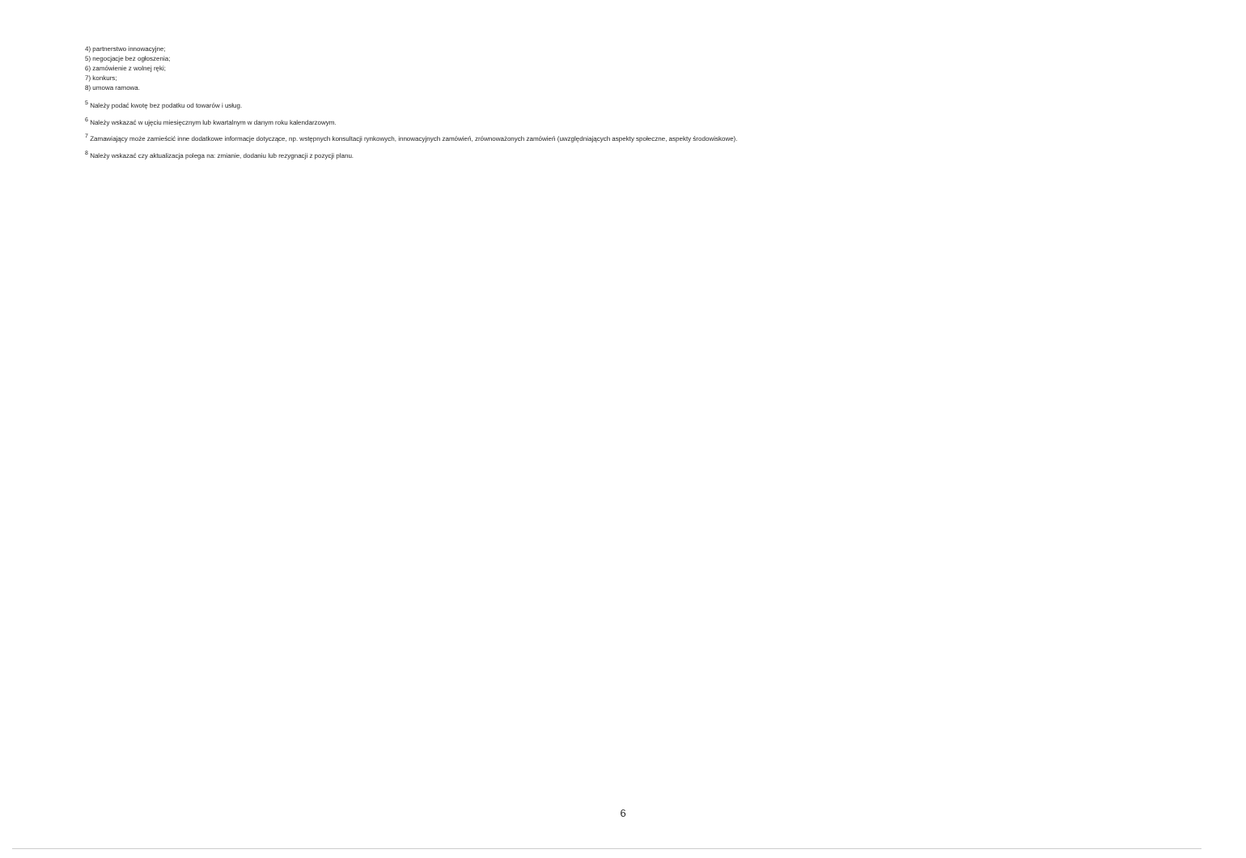4) partnerstwo innowacyjne;
5) negocjacje bez ogłoszenia;
6) zamówienie z wolnej ręki;
7) konkurs;
8) umowa ramowa.
<sup>5</sup> Należy podać kwotę bez podatku od towarów i usług.
<sup>6</sup> Należy wskazać w ujęciu miesięcznym lub kwartalnym w danym roku kalendarzowym.
<sup>7</sup> Zamawiający może zamieścić inne dodatkowe informacje dotyczące, np. wstępnych konsultacji rynkowych, innowacyjnych zamówień, zrównoważonych zamówień (uwzględniających aspekty społeczne, aspekty środowiskowe).
<sup>8</sup> Należy wskazać czy aktualizacja polega na: zmianie, dodaniu lub rezygnacji z pozycji planu.
6